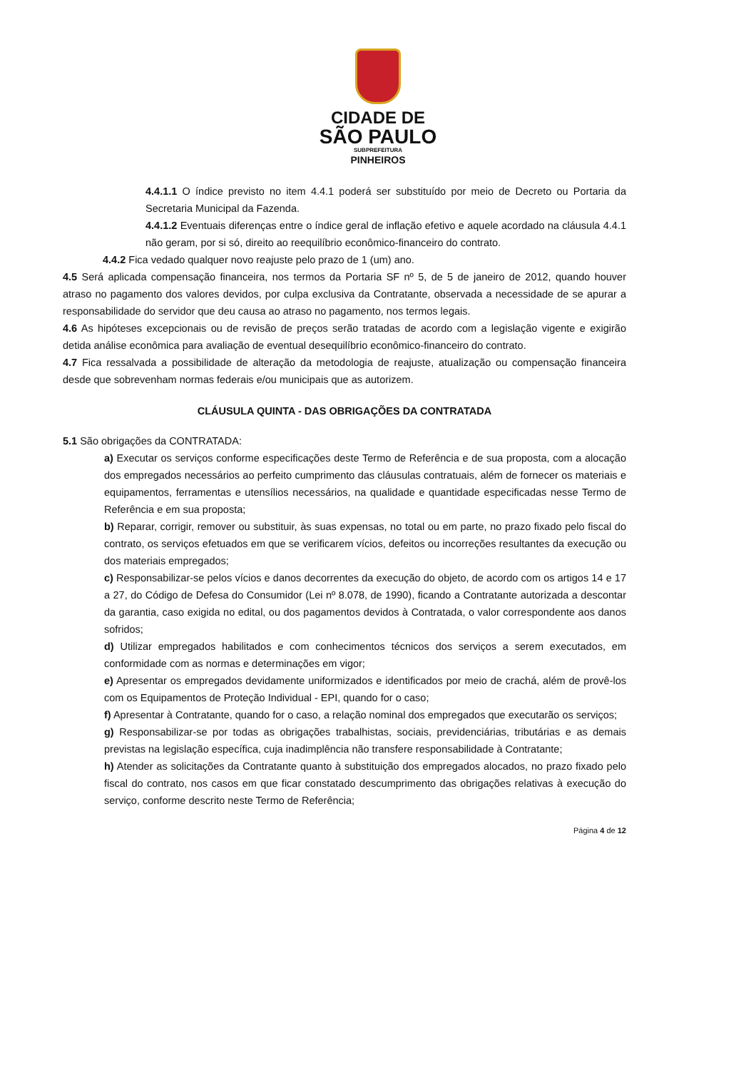CIDADE DE
SÃO PAULO
SUBPREFEITURA
PINHEIROS
4.4.1.1 O índice previsto no item 4.4.1 poderá ser substituído por meio de Decreto ou Portaria da Secretaria Municipal da Fazenda.
4.4.1.2 Eventuais diferenças entre o índice geral de inflação efetivo e aquele acordado na cláusula 4.4.1 não geram, por si só, direito ao reequilíbrio econômico-financeiro do contrato.
4.4.2 Fica vedado qualquer novo reajuste pelo prazo de 1 (um) ano.
4.5 Será aplicada compensação financeira, nos termos da Portaria SF nº 5, de 5 de janeiro de 2012, quando houver atraso no pagamento dos valores devidos, por culpa exclusiva da Contratante, observada a necessidade de se apurar a responsabilidade do servidor que deu causa ao atraso no pagamento, nos termos legais.
4.6 As hipóteses excepcionais ou de revisão de preços serão tratadas de acordo com a legislação vigente e exigirão detida análise econômica para avaliação de eventual desequilíbrio econômico-financeiro do contrato.
4.7 Fica ressalvada a possibilidade de alteração da metodologia de reajuste, atualização ou compensação financeira desde que sobrevenham normas federais e/ou municipais que as autorizem.
CLÁUSULA QUINTA - DAS OBRIGAÇÕES DA CONTRATADA
5.1 São obrigações da CONTRATADA:
a) Executar os serviços conforme especificações deste Termo de Referência e de sua proposta, com a alocação dos empregados necessários ao perfeito cumprimento das cláusulas contratuais, além de fornecer os materiais e equipamentos, ferramentas e utensílios necessários, na qualidade e quantidade especificadas nesse Termo de Referência e em sua proposta;
b) Reparar, corrigir, remover ou substituir, às suas expensas, no total ou em parte, no prazo fixado pelo fiscal do contrato, os serviços efetuados em que se verificarem vícios, defeitos ou incorreções resultantes da execução ou dos materiais empregados;
c) Responsabilizar-se pelos vícios e danos decorrentes da execução do objeto, de acordo com os artigos 14 e 17 a 27, do Código de Defesa do Consumidor (Lei nº 8.078, de 1990), ficando a Contratante autorizada a descontar da garantia, caso exigida no edital, ou dos pagamentos devidos à Contratada, o valor correspondente aos danos sofridos;
d) Utilizar empregados habilitados e com conhecimentos técnicos dos serviços a serem executados, em conformidade com as normas e determinações em vigor;
e) Apresentar os empregados devidamente uniformizados e identificados por meio de crachá, além de provê-los com os Equipamentos de Proteção Individual - EPI, quando for o caso;
f) Apresentar à Contratante, quando for o caso, a relação nominal dos empregados que executarão os serviços;
g) Responsabilizar-se por todas as obrigações trabalhistas, sociais, previdenciárias, tributárias e as demais previstas na legislação específica, cuja inadimplência não transfere responsabilidade à Contratante;
h) Atender as solicitações da Contratante quanto à substituição dos empregados alocados, no prazo fixado pelo fiscal do contrato, nos casos em que ficar constatado descumprimento das obrigações relativas à execução do serviço, conforme descrito neste Termo de Referência;
Página 4 de 12